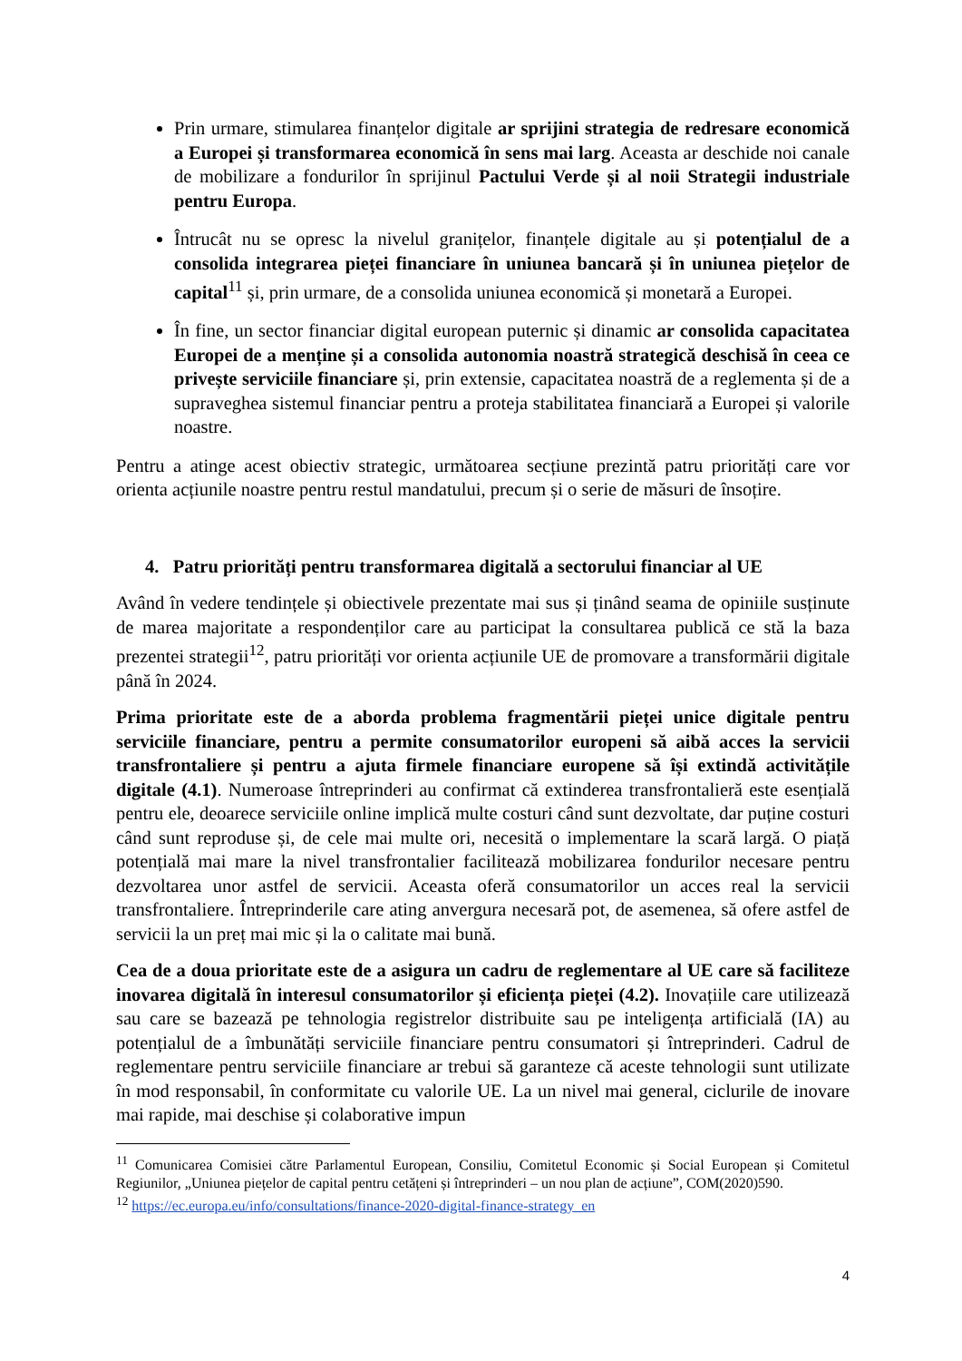Prin urmare, stimularea finanțelor digitale ar sprijini strategia de redresare economică a Europei și transformarea economică în sens mai larg. Aceasta ar deschide noi canale de mobilizare a fondurilor în sprijinul Pactului Verde și al noii Strategii industriale pentru Europa.
Întrucât nu se opresc la nivelul granițelor, finanțele digitale au și potențialul de a consolida integrarea pieței financiare în uniunea bancară și în uniunea piețelor de capital<sup>11</sup> și, prin urmare, de a consolida uniunea economică și monetară a Europei.
În fine, un sector financiar digital european puternic și dinamic ar consolida capacitatea Europei de a menține și a consolida autonomia noastră strategică deschisă în ceea ce privește serviciile financiare și, prin extensie, capacitatea noastră de a reglementa și de a supraveghea sistemul financiar pentru a proteja stabilitatea financiară a Europei și valorile noastre.
Pentru a atinge acest obiectiv strategic, următoarea secțiune prezintă patru priorități care vor orienta acțiunile noastre pentru restul mandatului, precum și o serie de măsuri de însoțire.
4. Patru priorități pentru transformarea digitală a sectorului financiar al UE
Având în vedere tendințele și obiectivele prezentate mai sus și ținând seama de opiniile susținute de marea majoritate a respondenților care au participat la consultarea publică ce stă la baza prezentei strategii<sup>12</sup>, patru priorități vor orienta acțiunile UE de promovare a transformării digitale până în 2024.
Prima prioritate este de a aborda problema fragmentării pieței unice digitale pentru serviciile financiare, pentru a permite consumatorilor europeni să aibă acces la servicii transfrontaliere și pentru a ajuta firmele financiare europene să își extindă activitățile digitale (4.1). Numeroase întreprinderi au confirmat că extinderea transfrontalieră este esențială pentru ele, deoarece serviciile online implică multe costuri când sunt dezvoltate, dar puține costuri când sunt reproduse și, de cele mai multe ori, necesită o implementare la scară largă. O piață potențială mai mare la nivel transfrontalier facilitează mobilizarea fondurilor necesare pentru dezvoltarea unor astfel de servicii. Aceasta oferă consumatorilor un acces real la servicii transfrontaliere. Întreprinderile care ating anvergura necesară pot, de asemenea, să ofere astfel de servicii la un preț mai mic și la o calitate mai bună.
Cea de a doua prioritate este de a asigura un cadru de reglementare al UE care să faciliteze inovarea digitală în interesul consumatorilor și eficiența pieței (4.2). Inovațiile care utilizează sau care se bazează pe tehnologia registrelor distribuite sau pe inteligența artificială (IA) au potențialul de a îmbunătăți serviciile financiare pentru consumatori și întreprinderi. Cadrul de reglementare pentru serviciile financiare ar trebui să garanteze că aceste tehnologii sunt utilizate în mod responsabil, în conformitate cu valorile UE. La un nivel mai general, ciclurile de inovare mai rapide, mai deschise și colaborative impun
<sup>11</sup> Comunicarea Comisiei către Parlamentul European, Consiliu, Comitetul Economic și Social European și Comitetul Regiunilor, „Uniunea piețelor de capital pentru cetățeni și întreprinderi – un nou plan de acțiune”, COM(2020)590.
<sup>12</sup> https://ec.europa.eu/info/consultations/finance-2020-digital-finance-strategy_en
4